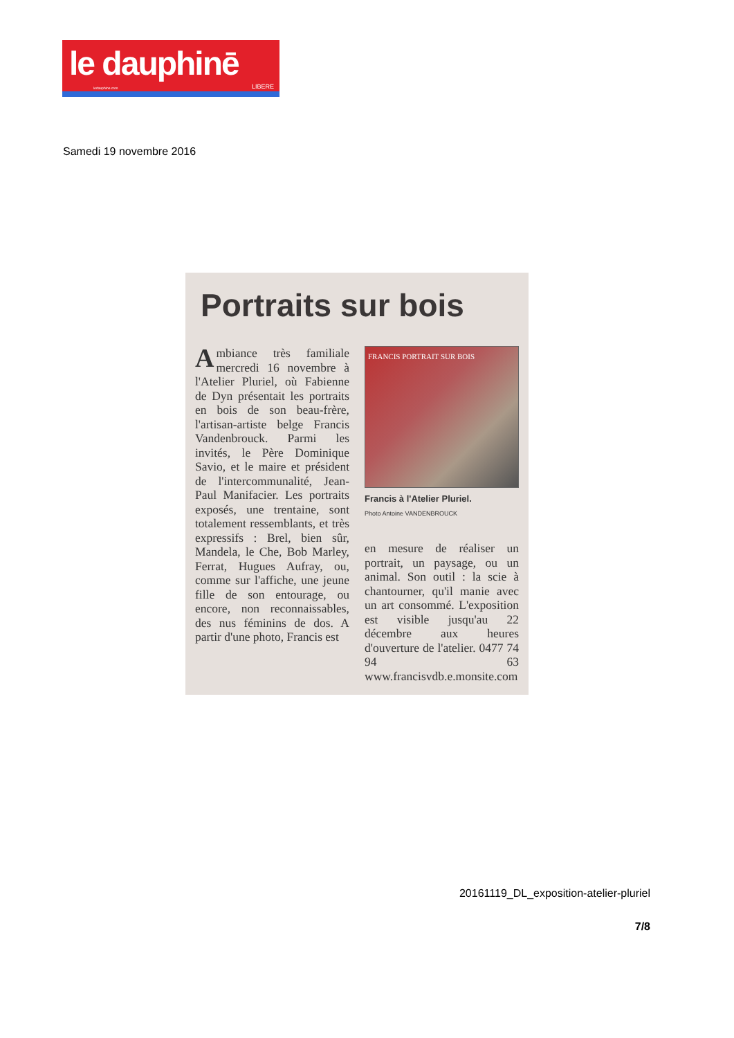le dauphinē
ledauphine.com LIBERE
Samedi 19 novembre 2016
Portraits sur bois
Ambiance très familiale mercredi 16 novembre à l'Atelier Pluriel, où Fabienne de Dyn présentait les portraits en bois de son beau-frère, l'artisan-artiste belge Francis Vandenbrouck. Parmi les invités, le Père Dominique Savio, et le maire et président de l'intercommunalité, Jean-Paul Manifacier. Les portraits exposés, une trentaine, sont totalement ressemblants, et très expressifs : Brel, bien sûr, Mandela, le Che, Bob Marley, Ferrat, Hugues Aufray, ou, comme sur l'affiche, une jeune fille de son entourage, ou encore, non reconnaissables, des nus féminins de dos. A partir d'une photo, Francis est
FRANCIS PORTRAIT SUR BOIS
Francis à l'Atelier Pluriel.
Photo Antoine VANDENBROUCK
en mesure de réaliser un portrait, un paysage, ou un animal. Son outil : la scie à chantourner, qu'il manie avec un art consommé. L'exposition est visible jusqu'au 22 décembre aux heures d'ouverture de l'atelier. 0477 74 94 63 www.francisvdb.e.monsite.com
20161119_DL_exposition-atelier-pluriel
7/8